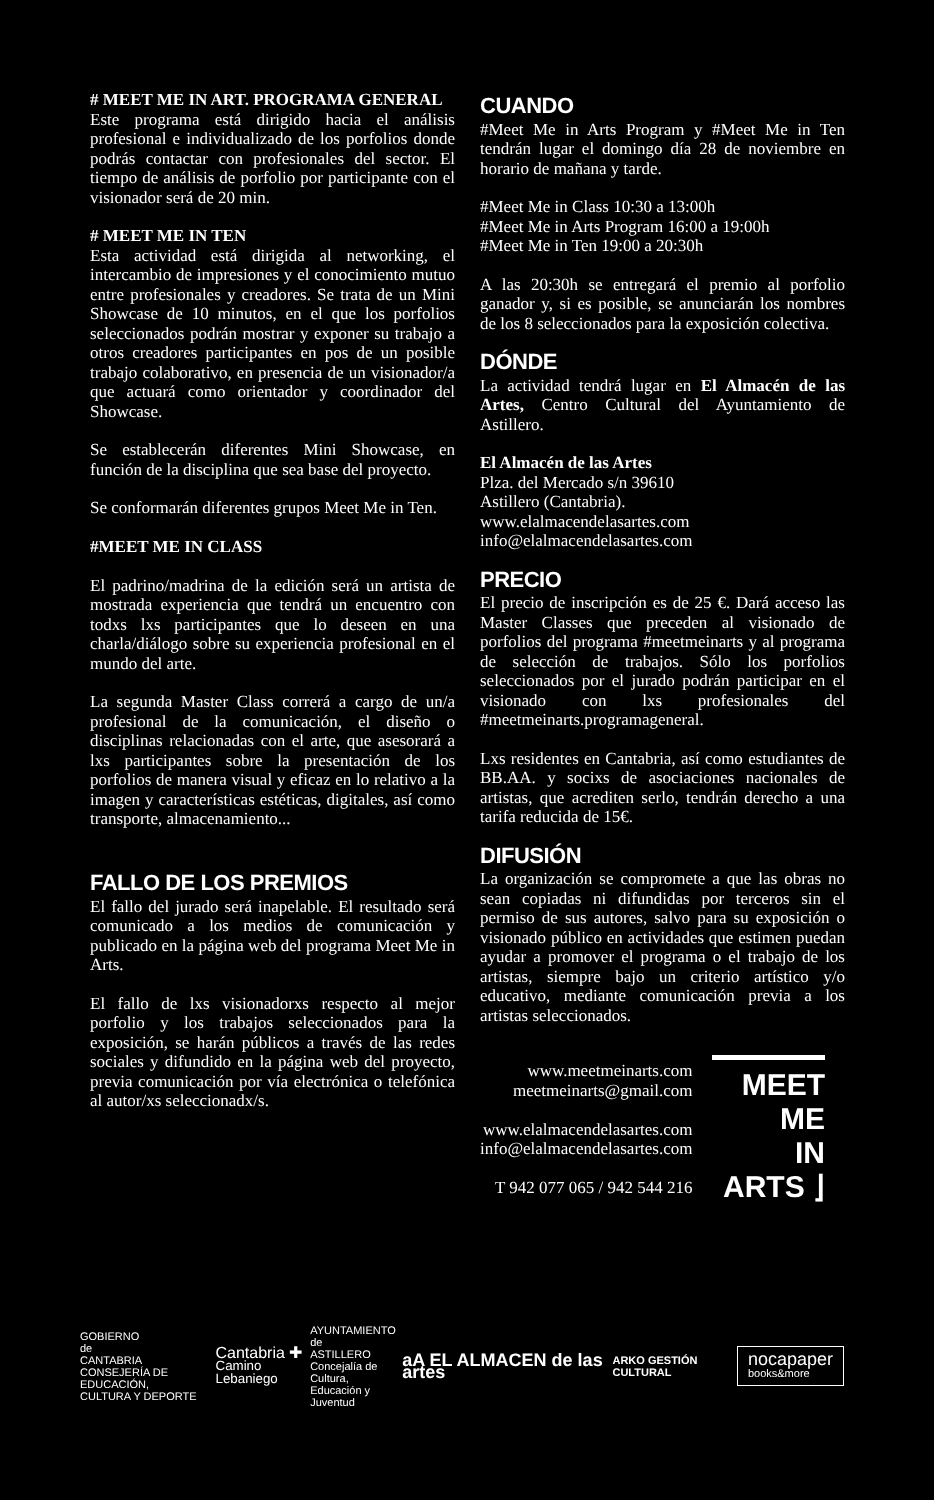# MEET ME IN ART. PROGRAMA GENERAL
Este programa está dirigido hacia el análisis profesional e individualizado de los porfolios donde podrás contactar con profesionales del sector. El tiempo de análisis de porfolio por participante con el visionador será de 20 min.
# MEET ME IN TEN
Esta actividad está dirigida al networking, el intercambio de impresiones y el conocimiento mutuo entre profesionales y creadores. Se trata de un Mini Showcase de 10 minutos, en el que los porfolios seleccionados podrán mostrar y exponer su trabajo a otros creadores participantes en pos de un posible trabajo colaborativo, en presencia de un visionador/a que actuará como orientador y coordinador del Showcase.
Se establecerán diferentes Mini Showcase, en función de la disciplina que sea base del proyecto.
Se conformarán diferentes grupos Meet Me in Ten.
#MEET ME IN CLASS
El padrino/madrina de la edición será un artista de mostrada experiencia que tendrá un encuentro con todxs lxs participantes que lo deseen en una charla/diálogo sobre su experiencia profesional en el mundo del arte.
La segunda Master Class correrá a cargo de un/a profesional de la comunicación, el diseño o disciplinas relacionadas con el arte, que asesorará a lxs participantes sobre la presentación de los porfolios de manera visual y eficaz en lo relativo a la imagen y características estéticas, digitales, así como transporte, almacenamiento...
FALLO DE LOS PREMIOS
El fallo del jurado será inapelable. El resultado será comunicado a los medios de comunicación y publicado en la página web del programa Meet Me in Arts.
El fallo de lxs visionadorxs respecto al mejor porfolio y los trabajos seleccionados para la exposición, se harán públicos a través de las redes sociales y difundido en la página web del proyecto, previa comunicación por vía electrónica o telefónica al autor/xs seleccionadx/s.
CUANDO
#Meet Me in Arts Program y #Meet Me in Ten tendrán lugar el domingo día 28 de noviembre en horario de mañana y tarde.
#Meet Me in Class 10:30 a 13:00h
#Meet Me in Arts Program 16:00 a 19:00h
#Meet Me in Ten 19:00 a 20:30h
A las 20:30h se entregará el premio al porfolio ganador y, si es posible, se anunciarán los nombres de los 8 seleccionados para la exposición colectiva.
DÓNDE
La actividad tendrá lugar en El Almacén de las Artes, Centro Cultural del Ayuntamiento de Astillero.
El Almacén de las Artes
Plza. del Mercado s/n 39610
Astillero (Cantabria).
www.elalmacendelasartes.com
info@elalmacendelasartes.com
PRECIO
El precio de inscripción es de 25 €. Dará acceso las Master Classes que preceden al visionado de porfolios del programa #meetmeinarts y al programa de selección de trabajos. Sólo los porfolios seleccionados por el jurado podrán participar en el visionado con lxs profesionales del #meetmeinarts.programageneral.
Lxs residentes en Cantabria, así como estudiantes de BB.AA. y socixs de asociaciones nacionales de artistas, que acrediten serlo, tendrán derecho a una tarifa reducida de 15€.
DIFUSIÓN
La organización se compromete a que las obras no sean copiadas ni difundidas por terceros sin el permiso de sus autores, salvo para su exposición o visionado público en actividades que estimen puedan ayudar a promover el programa o el trabajo de los artistas, siempre bajo un criterio artístico y/o educativo, mediante comunicación previa a los artistas seleccionados.
www.meetmeinarts.com
meetmeinarts@gmail.com
www.elalmacendelasartes.com
info@elalmacendelasartes.com
T 942 077 065 / 942 544 216
MEET ME
IN ARTS ⌋
GOBIERNO
de
CANTABRIA
CONSEJERÍA DE EDUCACIÓN,
CULTURA Y DEPORTE Cantabria ✚
Camino Lebaniego AYUNTAMIENTO
de
ASTILLERO
Concejalía de Cultura,
Educación y Juventud aA EL ALMACEN de las artes ARKO GESTIÓN CULTURAL nocapaper
books&more